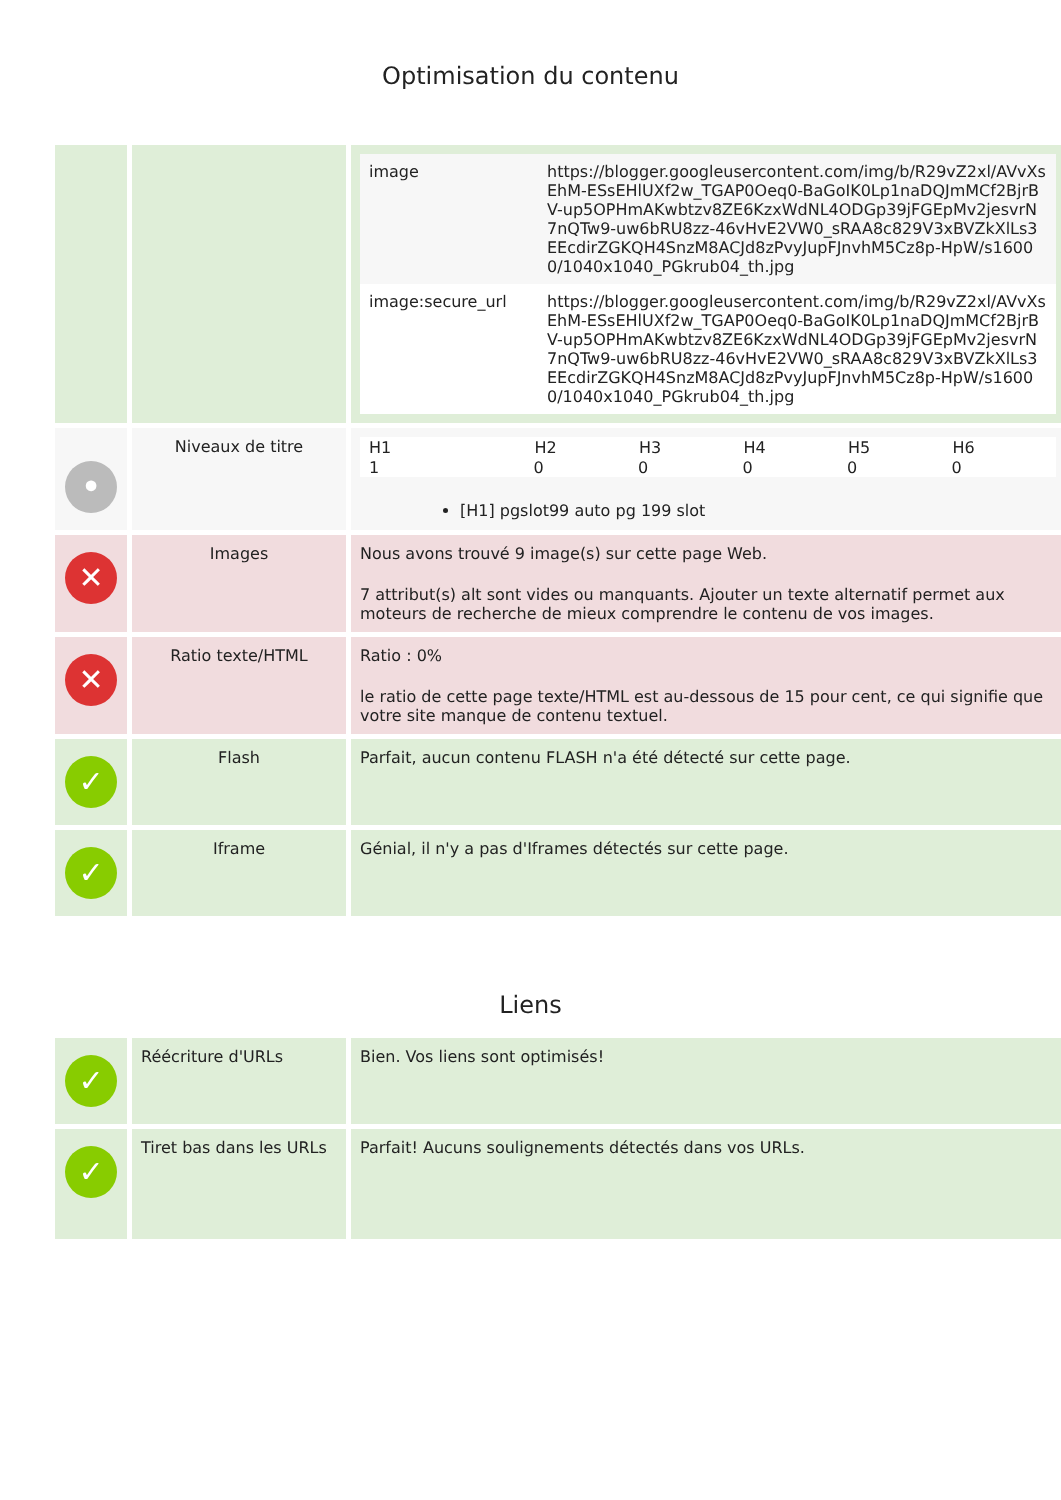Optimisation du contenu
| | | / image / https://blogger.googleusercontent.com/img/b/R29vZ2xl/AVvXsEhM-ESsEHlUXf2w_TGAP0Oeq0-BaGoIK0Lp1naDQJmMCf2BjrBV-up5OPHmAKwbtzv8ZE6KzxWdNL4ODGp39jFGEpMv2jesvrN7nQTw9-uw6bRU8zz-46vHvE2VW0_sRAA8c829V3xBVZkXlLs3EEcdirZGKQH4SnzM8ACJd8zPvyJupFJnvhM5Cz8p-HpW/s16000/1040x1040_PGkrub04_th.jpg / / image:secure_url / https://blogger.googleusercontent.com/img/b/R29vZ2xl/AVvXsEhM-ESsEHlUXf2w_TGAP0Oeq0-BaGoIK0Lp1naDQJmMCf2BjrBV-up5OPHmAKwbtzv8ZE6KzxWdNL4ODGp39jFGEpMv2jesvrN7nQTw9-uw6bRU8zz-46vHvE2VW0_sRAA8c829V3xBVZkXlLs3EEcdirZGKQH4SnzM8ACJd8zPvyJupFJnvhM5Cz8p-HpW/s16000/1040x1040_PGkrub04_th.jpg / |
| • | Niveaux de titre | / H1 / H2 / H3 / H4 / H5 / H6 / / --- / --- / --- / --- / --- / --- / / 1 / 0 / 0 / 0 / 0 / 0 / [H1] pgslot99 auto pg 199 slot |
| ✕ | Images | Nous avons trouvé 9 image(s) sur cette page Web. 7 attribut(s) alt sont vides ou manquants. Ajouter un texte alternatif permet aux moteurs de recherche de mieux comprendre le contenu de vos images. |
| ✕ | Ratio texte/HTML | Ratio : 0% le ratio de cette page texte/HTML est au-dessous de 15 pour cent, ce qui signifie que votre site manque de contenu textuel. |
| ✓ | Flash | Parfait, aucun contenu FLASH n'a été détecté sur cette page. |
| ✓ | Iframe | Génial, il n'y a pas d'Iframes détectés sur cette page. |
Liens
| ✓ | Réécriture d'URLs | Bien. Vos liens sont optimisés! |
| ✓ | Tiret bas dans les URLs | Parfait! Aucuns soulignements détectés dans vos URLs. |